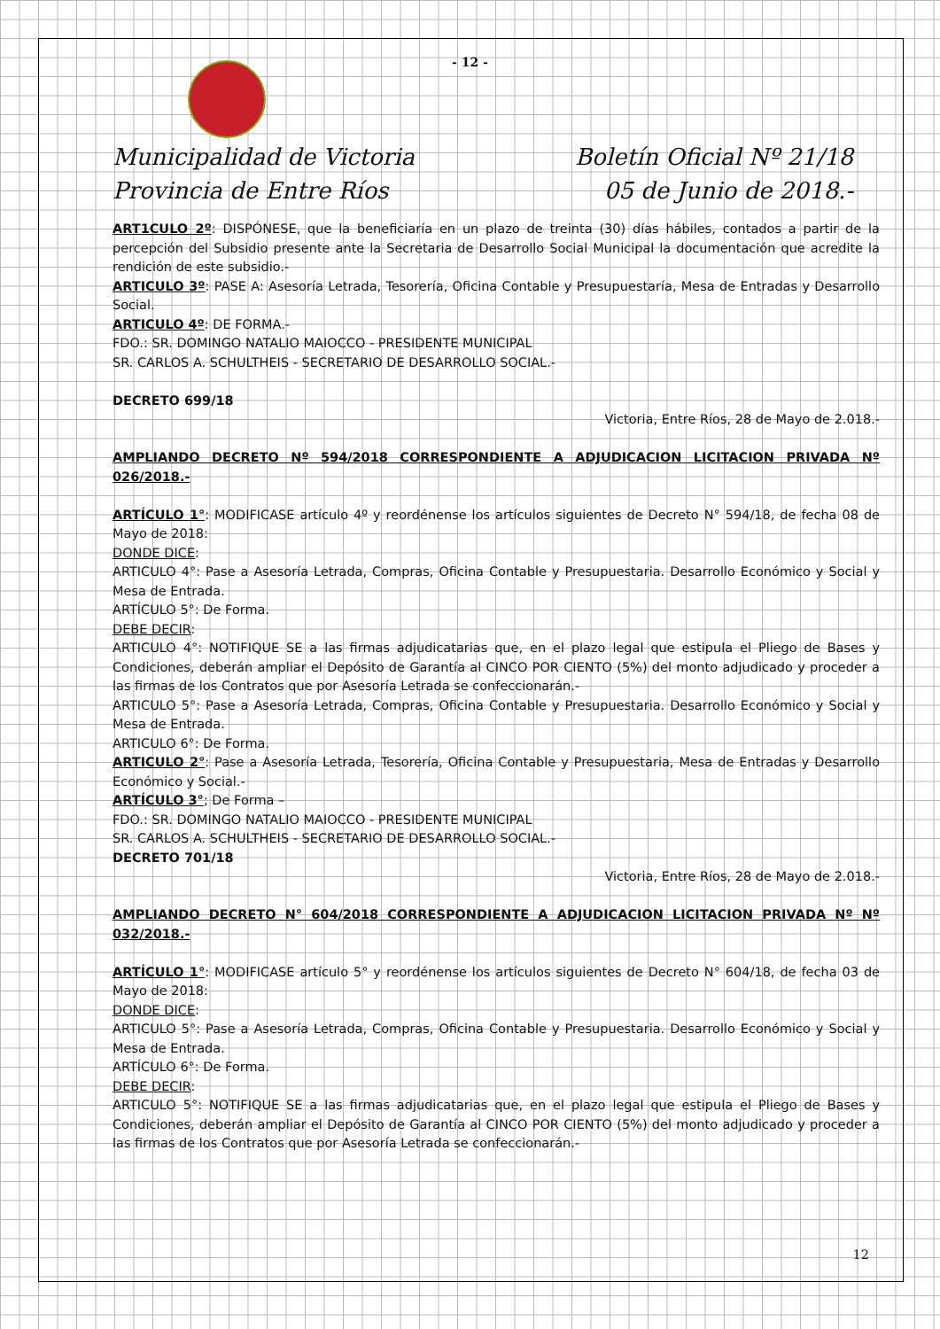- 12 -
Municipalidad de Victoria
Provincia de Entre Ríos
Boletín Oficial Nº 21/18
05 de Junio de 2018.-
ART1CULO 2º: DISPÓNESE, que la beneficiaría en un plazo de treinta (30) días hábiles, contados a partir de la percepción del Subsidio presente ante la Secretaria de Desarrollo Social Municipal la documentación que acredite la rendición de este subsidio.-
ARTICULO 3º: PASE A: Asesoría Letrada, Tesorería, Oficina Contable y Presupuestaría, Mesa de Entradas y Desarrollo Social.
ARTICULO 4º: DE FORMA.-
FDO.: SR. DOMINGO NATALIO MAIOCCO - PRESIDENTE MUNICIPAL
SR. CARLOS A. SCHULTHEIS - SECRETARIO DE DESARROLLO SOCIAL.-
DECRETO 699/18
Victoria, Entre Ríos, 28 de Mayo de 2.018.-
AMPLIANDO DECRETO Nº 594/2018 CORRESPONDIENTE A ADJUDICACION LICITACION PRIVADA Nº 026/2018.-
ARTÍCULO 1°: MODIFICASE artículo 4º y reordénense los artículos siguientes de Decreto N° 594/18, de fecha 08 de Mayo de 2018:
DONDE DICE:
ARTICULO 4°: Pase a Asesoría Letrada, Compras, Oficina Contable y Presupuestaria. Desarrollo Económico y Social y Mesa de Entrada.
ARTÍCULO 5°: De Forma.
DEBE DECIR:
ARTICULO 4°: NOTIFIQUE SE a las firmas adjudicatarias que, en el plazo legal que estipula el Pliego de Bases y Condiciones, deberán ampliar el Depósito de Garantía al CINCO POR CIENTO (5%) del monto adjudicado y proceder a las firmas de los Contratos que por Asesoría Letrada se confeccionarán.-
ARTICULO 5°: Pase a Asesoría Letrada, Compras, Oficina Contable y Presupuestaria. Desarrollo Económico y Social y Mesa de Entrada.
ARTICULO 6°: De Forma.
ARTICULO 2°: Pase a Asesoría Letrada, Tesorería, Oficina Contable y Presupuestaria, Mesa de Entradas y Desarrollo Económico y Social.-
ARTÍCULO 3°; De Forma –
FDO.: SR. DOMINGO NATALIO MAIOCCO - PRESIDENTE MUNICIPAL
SR. CARLOS A. SCHULTHEIS - SECRETARIO DE DESARROLLO SOCIAL.-
DECRETO 701/18
Victoria, Entre Ríos, 28 de Mayo de 2.018.-
AMPLIANDO DECRETO N° 604/2018 CORRESPONDIENTE A ADJUDICACION LICITACION PRIVADA Nº Nº 032/2018.-
ARTÍCULO 1°: MODIFICASE artículo 5° y reordénense los artículos siguientes de Decreto N° 604/18, de fecha 03 de Mayo de 2018:
DONDE DICE:
ARTICULO 5°: Pase a Asesoría Letrada, Compras, Oficina Contable y Presupuestaria. Desarrollo Económico y Social y Mesa de Entrada.
ARTÍCULO 6°: De Forma.
DEBE DECIR:
ARTICULO 5°: NOTIFIQUE SE a las firmas adjudicatarias que, en el plazo legal que estipula el Pliego de Bases y Condiciones, deberán ampliar el Depósito de Garantía al CINCO POR CIENTO (5%) del monto adjudicado y proceder a las firmas de los Contratos que por Asesoría Letrada se confeccionarán.-
12